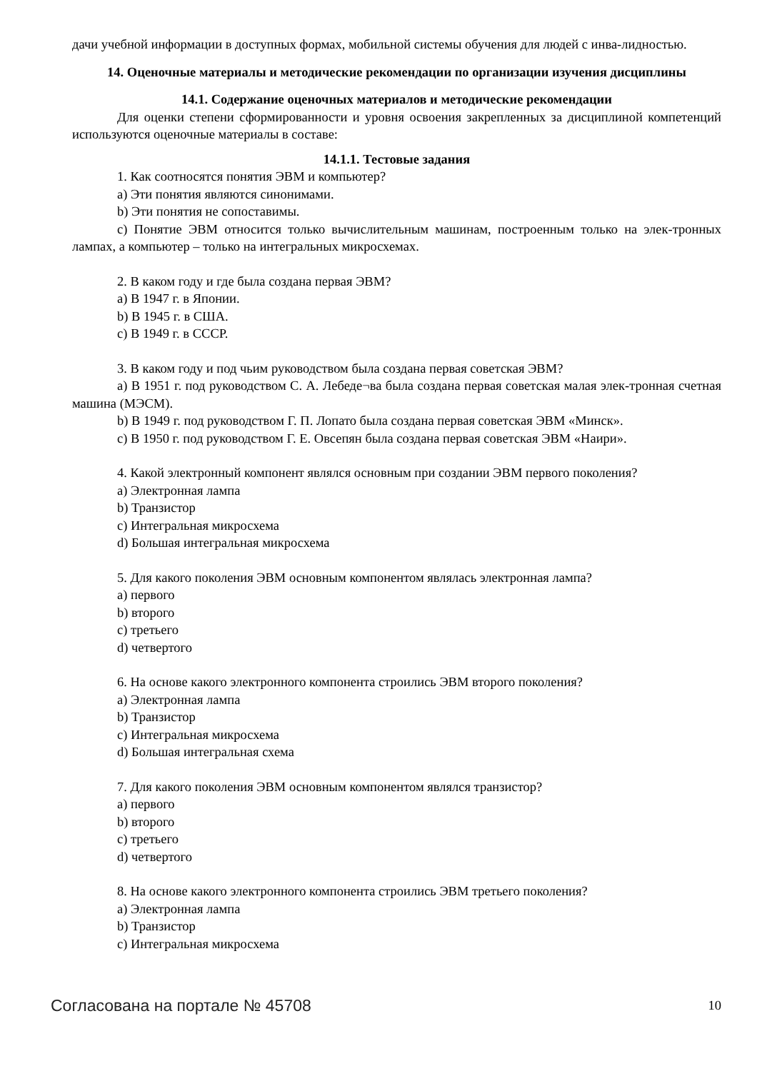дачи учебной информации в доступных формах, мобильной системы обучения для людей с инва-лидностью.
14. Оценочные материалы и методические рекомендации по организации изучения дисциплины
14.1. Содержание оценочных материалов и методические рекомендации
Для оценки степени сформированности и уровня освоения закрепленных за дисциплиной компетенций используются оценочные материалы в составе:
14.1.1. Тестовые задания
1. Как соотносятся понятия ЭВМ и компьютер?
a) Эти понятия являются синонимами.
b) Эти понятия не сопоставимы.
c) Понятие ЭВМ относится только вычислительным машинам, построенным только на элек-тронных лампах, а компьютер – только на интегральных микросхемах.
2. В каком году и где была создана первая ЭВМ?
a) В 1947 г. в Японии.
b) В 1945 г. в США.
c) В 1949 г. в СССР.
3. В каком году и под чьим руководством была создана первая советская ЭВМ?
a) В 1951 г. под руководством С. А. Лебеде¬ва была создана первая советская малая элек-тронная счетная машина (МЭСМ).
b) В 1949 г. под руководством Г. П. Лопато была создана первая советская ЭВМ «Минск».
c) В 1950 г. под руководством Г. Е. Овсепян была создана первая советская ЭВМ «Наири».
4. Какой электронный компонент являлся основным при создании ЭВМ первого поколения?
a) Электронная лампа
b) Транзистор
c) Интегральная микросхема
d) Большая интегральная микросхема
5. Для какого поколения ЭВМ основным компонентом являлась электронная лампа?
a) первого
b) второго
c) третьего
d) четвертого
6. На основе какого электронного компонента строились ЭВМ второго поколения?
a) Электронная лампа
b) Транзистор
c) Интегральная микросхема
d) Большая интегральная схема
7. Для какого поколения ЭВМ основным компонентом являлся транзистор?
a) первого
b) второго
c) третьего
d) четвертого
8. На основе какого электронного компонента строились ЭВМ третьего поколения?
a) Электронная лампа
b) Транзистор
c) Интегральная микросхема
Согласована на портале № 45708 10